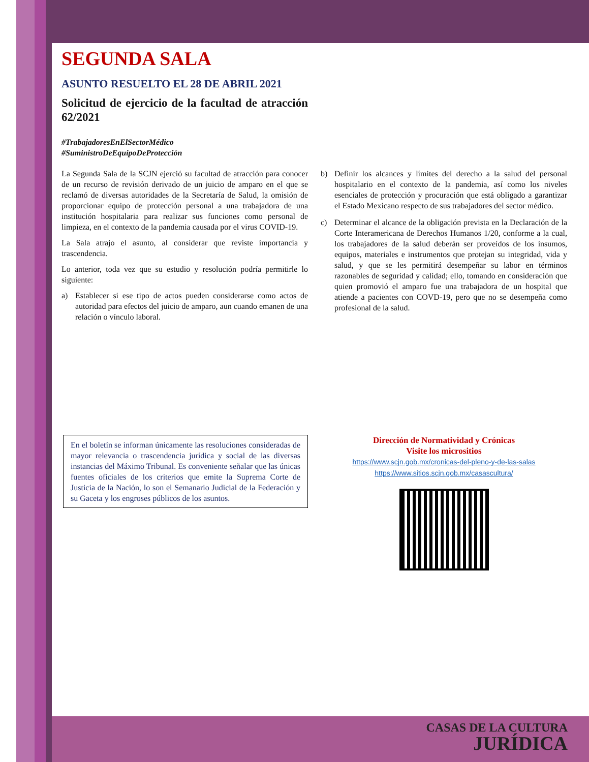SEGUNDA SALA
ASUNTO RESUELTO EL 28 DE ABRIL 2021
Solicitud de ejercicio de la facultad de atracción 62/2021
#TrabajadoresEnElSectorMédico
#SuministroDeEquipoDeProtección
La Segunda Sala de la SCJN ejerció su facultad de atracción para conocer de un recurso de revisión derivado de un juicio de amparo en el que se reclamó de diversas autoridades de la Secretaría de Salud, la omisión de proporcionar equipo de protección personal a una trabajadora de una institución hospitalaria para realizar sus funciones como personal de limpieza, en el contexto de la pandemia causada por el virus COVID-19.
La Sala atrajo el asunto, al considerar que reviste importancia y trascendencia.
Lo anterior, toda vez que su estudio y resolución podría permitirle lo siguiente:
a) Establecer si ese tipo de actos pueden considerarse como actos de autoridad para efectos del juicio de amparo, aun cuando emanen de una relación o vínculo laboral.
b) Definir los alcances y límites del derecho a la salud del personal hospitalario en el contexto de la pandemia, así como los niveles esenciales de protección y procuración que está obligado a garantizar el Estado Mexicano respecto de sus trabajadores del sector médico.
c) Determinar el alcance de la obligación prevista en la Declaración de la Corte Interamericana de Derechos Humanos 1/20, conforme a la cual, los trabajadores de la salud deberán ser proveídos de los insumos, equipos, materiales e instrumentos que protejan su integridad, vida y salud, y que se les permitirá desempeñar su labor en términos razonables de seguridad y calidad; ello, tomando en consideración que quien promovió el amparo fue una trabajadora de un hospital que atiende a pacientes con COVD-19, pero que no se desempeña como profesional de la salud.
En el boletín se informan únicamente las resoluciones consideradas de mayor relevancia o trascendencia jurídica y social de las diversas instancias del Máximo Tribunal. Es conveniente señalar que las únicas fuentes oficiales de los criterios que emite la Suprema Corte de Justicia de la Nación, lo son el Semanario Judicial de la Federación y su Gaceta y los engroses públicos de los asuntos.
Dirección de Normatividad y Crónicas
Visite los micrositios
https://www.scjn.gob.mx/cronicas-del-pleno-y-de-las-salas
https://www.sitios.scjn.gob.mx/casascultura/
CASAS DE LA CULTURA
JURÍDICA